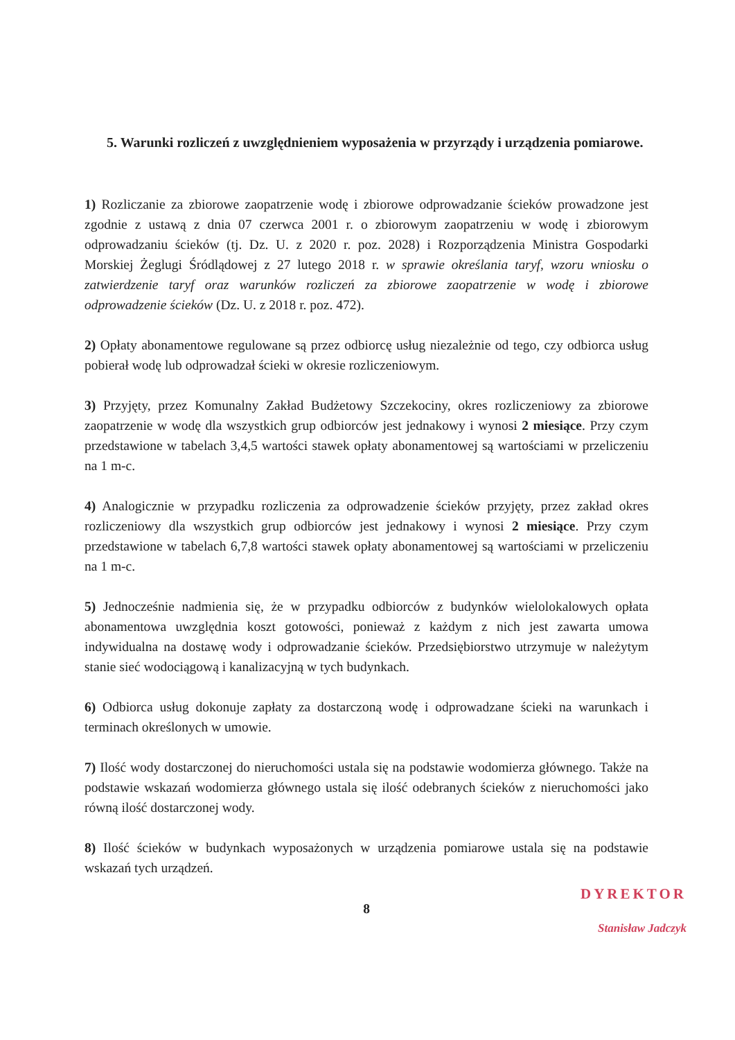5. Warunki rozliczeń z uwzględnieniem wyposażenia w przyrządy i urządzenia pomiarowe.
1) Rozliczanie za zbiorowe zaopatrzenie wodę i zbiorowe odprowadzanie ścieków prowadzone jest zgodnie z ustawą z dnia 07 czerwca 2001 r. o zbiorowym zaopatrzeniu w wodę i zbiorowym odprowadzaniu ścieków (tj. Dz. U. z 2020 r. poz. 2028) i Rozporządzenia Ministra Gospodarki Morskiej Żeglugi Śródlądowej z 27 lutego 2018 r. w sprawie określania taryf, wzoru wniosku o zatwierdzenie taryf oraz warunków rozliczeń za zbiorowe zaopatrzenie w wodę i zbiorowe odprowadzenie ścieków (Dz. U. z 2018 r. poz. 472).
2) Opłaty abonamentowe regulowane są przez odbiorcę usług niezależnie od tego, czy odbiorca usług pobierał wodę lub odprowadzał ścieki w okresie rozliczeniowym.
3) Przyjęty, przez Komunalny Zakład Budżetowy Szczekociny, okres rozliczeniowy za zbiorowe zaopatrzenie w wodę dla wszystkich grup odbiorców jest jednakowy i wynosi 2 miesiące. Przy czym przedstawione w tabelach 3,4,5 wartości stawek opłaty abonamentowej są wartościami w przeliczeniu na 1 m-c.
4) Analogicznie w przypadku rozliczenia za odprowadzenie ścieków przyjęty, przez zakład okres rozliczeniowy dla wszystkich grup odbiorców jest jednakowy i wynosi 2 miesiące. Przy czym przedstawione w tabelach 6,7,8 wartości stawek opłaty abonamentowej są wartościami w przeliczeniu na 1 m-c.
5) Jednocześnie nadmienia się, że w przypadku odbiorców z budynków wielolokalowych opłata abonamentowa uwzględnia koszt gotowości, ponieważ z każdym z nich jest zawarta umowa indywidualna na dostawę wody i odprowadzanie ścieków. Przedsiębiorstwo utrzymuje w należytym stanie sieć wodociągową i kanalizacyjną w tych budynkach.
6) Odbiorca usług dokonuje zapłaty za dostarczoną wodę i odprowadzane ścieki na warunkach i terminach określonych w umowie.
7) Ilość wody dostarczonej do nieruchomości ustala się na podstawie wodomierza głównego. Także na podstawie wskazań wodomierza głównego ustala się ilość odebranych ścieków z nieruchomości jako równą ilość dostarczonej wody.
8) Ilość ścieków w budynkach wyposażonych w urządzenia pomiarowe ustala się na podstawie wskazań tych urządzeń.
8
DYREKTOR
Stanisław Jadczyk